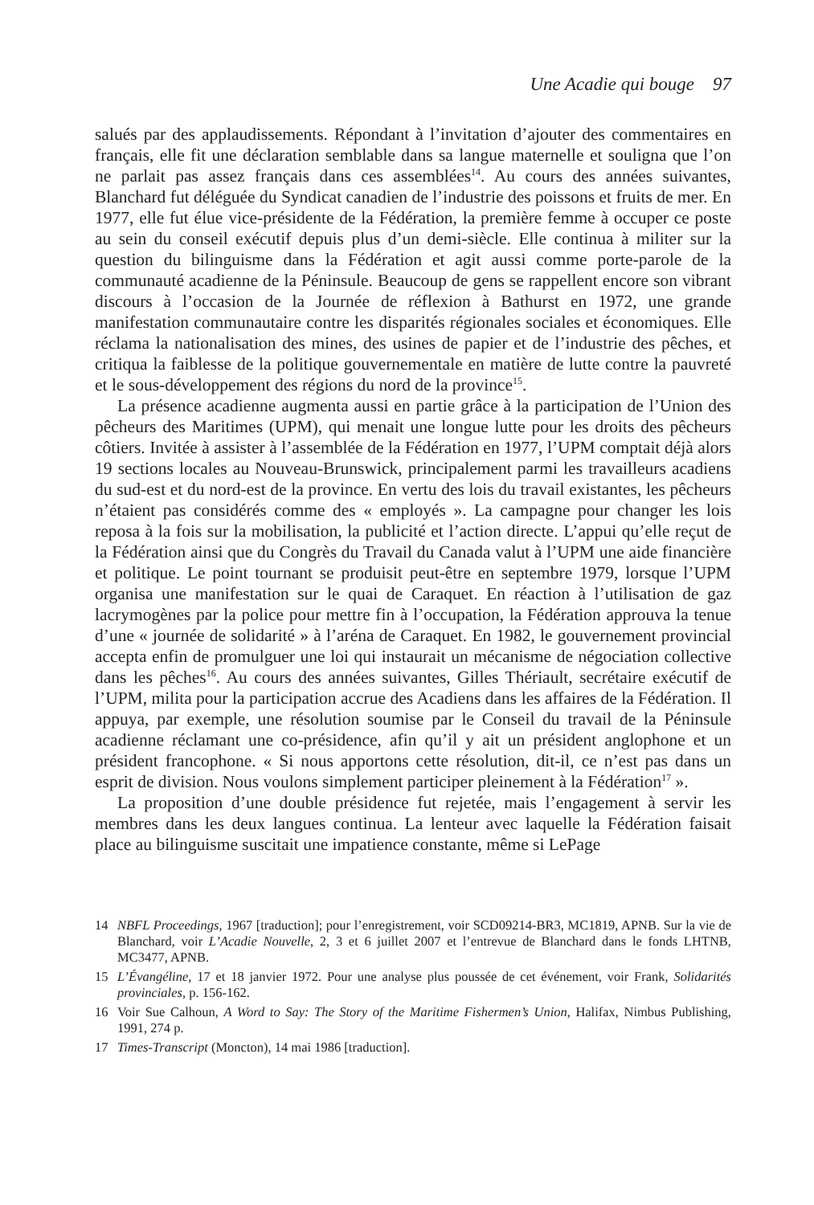Une Acadie qui bouge 97
salués par des applaudissements. Répondant à l’invitation d’ajouter des commentaires en français, elle fit une déclaration semblable dans sa langue maternelle et souligna que l’on ne parlait pas assez français dans ces assemblées<sup>14</sup>. Au cours des années suivantes, Blanchard fut déléguée du Syndicat canadien de l’industrie des poissons et fruits de mer. En 1977, elle fut élue vice-présidente de la Fédération, la première femme à occuper ce poste au sein du conseil exécutif depuis plus d’un demi-siècle. Elle continua à militer sur la question du bilinguisme dans la Fédération et agit aussi comme porte-parole de la communauté acadienne de la Péninsule. Beaucoup de gens se rappellent encore son vibrant discours à l’occasion de la Journée de réflexion à Bathurst en 1972, une grande manifestation communautaire contre les disparités régionales sociales et économiques. Elle réclama la nationalisation des mines, des usines de papier et de l’industrie des pêches, et critiqua la faiblesse de la politique gouvernementale en matière de lutte contre la pauvreté et le sous-développement des régions du nord de la province<sup>15</sup>.
La présence acadienne augmenta aussi en partie grâce à la participation de l’Union des pêcheurs des Maritimes (UPM), qui menait une longue lutte pour les droits des pêcheurs côtiers. Invitée à assister à l’assemblée de la Fédération en 1977, l’UPM comptait déjà alors 19 sections locales au Nouveau-Brunswick, principalement parmi les travailleurs acadiens du sud-est et du nord-est de la province. En vertu des lois du travail existantes, les pêcheurs n’étaient pas considérés comme des « employés ». La campagne pour changer les lois reposa à la fois sur la mobilisation, la publicité et l’action directe. L’appui qu’elle reçut de la Fédération ainsi que du Congrès du Travail du Canada valut à l’UPM une aide financière et politique. Le point tournant se produisit peut-être en septembre 1979, lorsque l’UPM organisa une manifestation sur le quai de Caraquet. En réaction à l’utilisation de gaz lacrymogènes par la police pour mettre fin à l’occupation, la Fédération approuva la tenue d’une « journée de solidarité » à l’aréna de Caraquet. En 1982, le gouvernement provincial accepta enfin de promulguer une loi qui instaurait un mécanisme de négociation collective dans les pêches<sup>16</sup>. Au cours des années suivantes, Gilles Thériault, secrétaire exécutif de l’UPM, milita pour la participation accrue des Acadiens dans les affaires de la Fédération. Il appuya, par exemple, une résolution soumise par le Conseil du travail de la Péninsule acadienne réclamant une co-présidence, afin qu’il y ait un président anglophone et un président francophone. « Si nous apportons cette résolution, dit-il, ce n’est pas dans un esprit de division. Nous voulons simplement participer pleinement à la Fédération<sup>17</sup> ».
La proposition d’une double présidence fut rejetée, mais l’engagement à servir les membres dans les deux langues continua. La lenteur avec laquelle la Fédération faisait place au bilinguisme suscitait une impatience constante, même si LePage
14 NBFL Proceedings, 1967 [traduction]; pour l’enregistrement, voir SCD09214-BR3, MC1819, APNB. Sur la vie de Blanchard, voir L’Acadie Nouvelle, 2, 3 et 6 juillet 2007 et l’entrevue de Blanchard dans le fonds LHTNB, MC3477, APNB.
15 L’Évangéline, 17 et 18 janvier 1972. Pour une analyse plus poussée de cet événement, voir Frank, Solidarités provinciales, p. 156-162.
16 Voir Sue Calhoun, A Word to Say: The Story of the Maritime Fishermen’s Union, Halifax, Nimbus Publishing, 1991, 274 p.
17 Times-Transcript (Moncton), 14 mai 1986 [traduction].